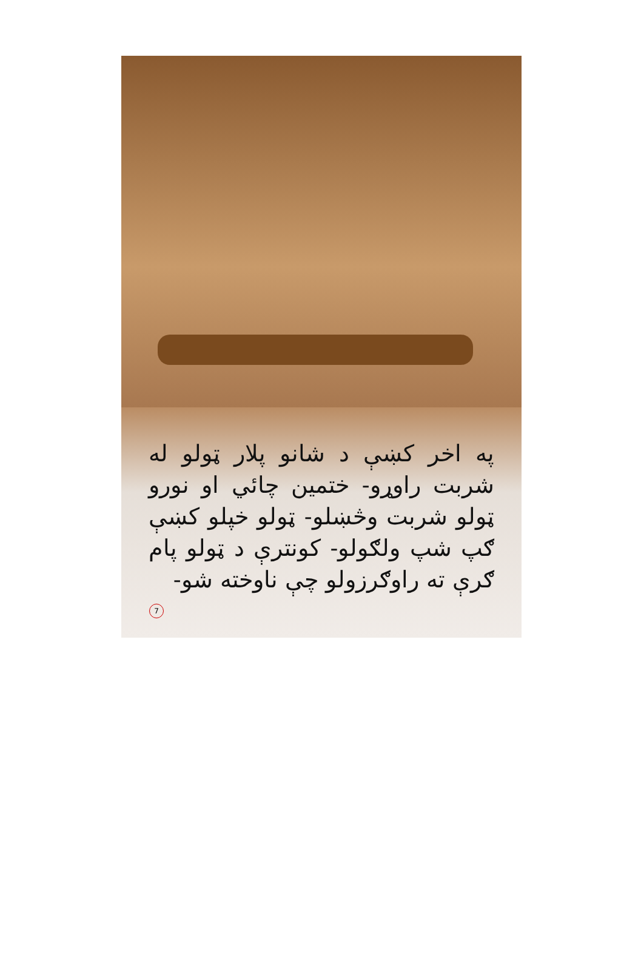په اخر کښې د شانو پلار ټولو له شربت راوړو- ختمين چائي او نورو ټولو شربت وڅښلو- ټولو خپلو کښې ګپ شپ ولګولو- کونترې د ټولو پام ګرې ته راوګرزولو چې ناوخته شو-
7